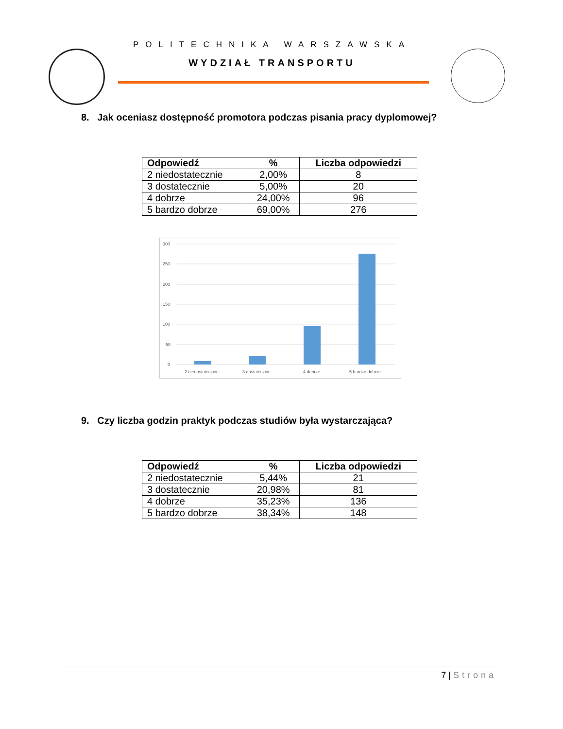POLITECHNIKA WARSZAWSKA
WYDZIAŁ TRANSPORTU
8. Jak oceniasz dostępność promotora podczas pisania pracy dyplomowej?
| Odpowiedź | % | Liczba odpowiedzi |
| --- | --- | --- |
| 2 niedostatecznie | 2,00% | 8 |
| 3 dostatecznie | 5,00% | 20 |
| 4 dobrze | 24,00% | 96 |
| 5 bardzo dobrze | 69,00% | 276 |
300
250
200
150
100
50
0
2 niedostatecznie
3 dostatecznie
4 dobrze
5 bardzo dobrze
9. Czy liczba godzin praktyk podczas studiów była wystarczająca?
| Odpowiedź | % | Liczba odpowiedzi |
| --- | --- | --- |
| 2 niedostatecznie | 5,44% | 21 |
| 3 dostatecznie | 20,98% | 81 |
| 4 dobrze | 35,23% | 136 |
| 5 bardzo dobrze | 38,34% | 148 |
7 | Strona